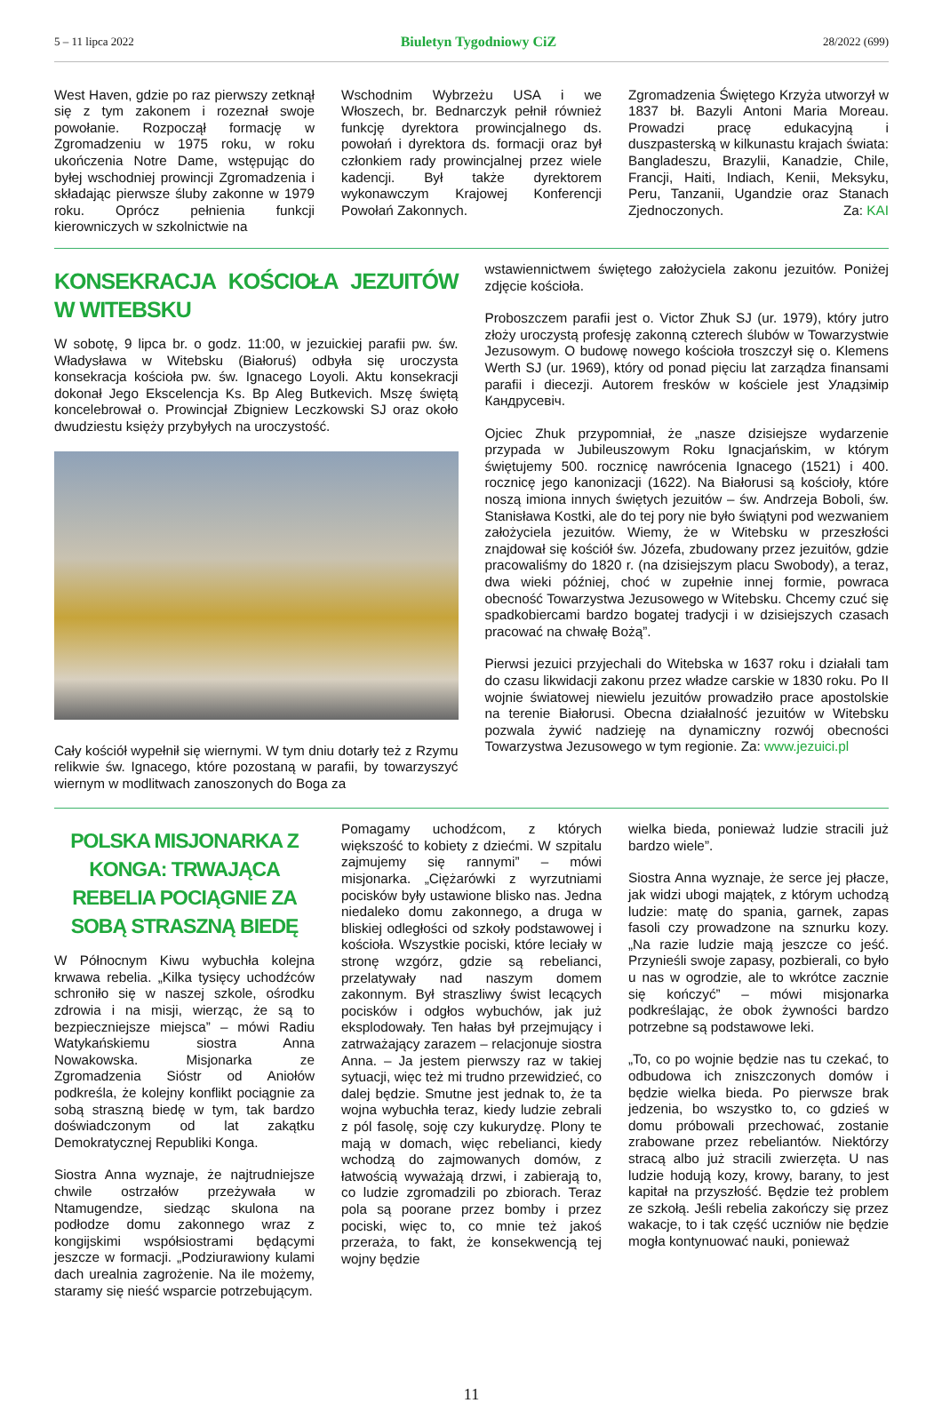5 – 11 lipca 2022 Biuletyn Tygodniowy CiZ 28/2022 (699)
West Haven, gdzie po raz pierwszy zetknął się z tym zakonem i rozeznał swoje powołanie. Rozpoczął formację w Zgromadzeniu w 1975 roku, w roku ukończenia Notre Dame, wstępując do byłej wschodniej prowincji Zgromadzenia i składając pierwsze śluby zakonne w 1979 roku. Oprócz pełnienia funkcji kierowniczych w szkolnictwie na
Wschodnim Wybrzeżu USA i we Włoszech, br. Bednarczyk pełnił również funkcję dyrektora prowincjalnego ds. powołań i dyrektora ds. formacji oraz był członkiem rady prowincjalnej przez wiele kadencji. Był także dyrektorem wykonawczym Krajowej Konferencji Powołań Zakonnych.
Zgromadzenia Świętego Krzyża utworzył w 1837 bł. Bazyli Antoni Maria Moreau. Prowadzi pracę edukacyjną i duszpasterską w kilkunastu krajach świata: Bangladeszu, Brazylii, Kanadzie, Chile, Francji, Haiti, Indiach, Kenii, Meksyku, Peru, Tanzanii, Ugandzie oraz Stanach Zjednoczonych. Za: KAI
KONSEKRACJA KOŚCIOŁA JEZUITÓW W WITEBSKU
W sobotę, 9 lipca br. o godz. 11:00, w jezuickiej parafii pw. św. Władysława w Witebsku (Białoruś) odbyła się uroczysta konsekracja kościoła pw. św. Ignacego Loyoli. Aktu konsekracji dokonał Jego Ekscelencja Ks. Bp Aleg Butkevich. Mszę świętą koncelebrował o. Prowincjał Zbigniew Leczkowski SJ oraz około dwudziestu księży przybyłych na uroczystość.
Cały kościół wypełnił się wiernymi. W tym dniu dotarły też z Rzymu relikwie św. Ignacego, które pozostaną w parafii, by towarzyszyć wiernym w modlitwach zanoszonych do Boga za
wstawiennictwem świętego założyciela zakonu jezuitów. Poniżej zdjęcie kościoła.
Proboszczem parafii jest o. Victor Zhuk SJ (ur. 1979), który jutro złoży uroczystą profesję zakonną czterech ślubów w Towarzystwie Jezusowym. O budowę nowego kościoła troszczył się o. Klemens Werth SJ (ur. 1969), który od ponad pięciu lat zarządza finansami parafii i diecezji. Autorem fresków w kościele jest Уладзімір Кандрусевіч.
Ojciec Zhuk przypomniał, że „nasze dzisiejsze wydarzenie przypada w Jubileuszowym Roku Ignacjańskim, w którym świętujemy 500. rocznicę nawrócenia Ignacego (1521) i 400. rocznicę jego kanonizacji (1622). Na Białorusi są kościoły, które noszą imiona innych świętych jezuitów – św. Andrzeja Boboli, św. Stanisława Kostki, ale do tej pory nie było świątyni pod wezwaniem założyciela jezuitów. Wiemy, że w Witebsku w przeszłości znajdował się kościół św. Józefa, zbudowany przez jezuitów, gdzie pracowaliśmy do 1820 r. (na dzisiejszym placu Swobody), a teraz, dwa wieki później, choć w zupełnie innej formie, powraca obecność Towarzystwa Jezusowego w Witebsku. Chcemy czuć się spadkobiercami bardzo bogatej tradycji i w dzisiejszych czasach pracować na chwałę Bożą”.
Pierwsi jezuici przyjechali do Witebska w 1637 roku i działali tam do czasu likwidacji zakonu przez władze carskie w 1830 roku. Po II wojnie światowej niewielu jezuitów prowadziło prace apostolskie na terenie Białorusi. Obecna działalność jezuitów w Witebsku pozwala żywić nadzieję na dynamiczny rozwój obecności Towarzystwa Jezusowego w tym regionie. Za: www.jezuici.pl
POLSKA MISJONARKA Z KONGA: TRWAJĄCA REBELIA POCIĄGNIE ZA SOBĄ STRASZNĄ BIEDĘ
W Północnym Kiwu wybuchła kolejna krwawa rebelia. „Kilka tysięcy uchodźców schroniło się w naszej szkole, ośrodku zdrowia i na misji, wierząc, że są to bezpieczniejsze miejsca” – mówi Radiu Watykańskiemu siostra Anna Nowakowska. Misjonarka ze Zgromadzenia Sióstr od Aniołów podkreśla, że kolejny konflikt pociągnie za sobą straszną biedę w tym, tak bardzo doświadczonym od lat zakątku Demokratycznej Republiki Konga.
Siostra Anna wyznaje, że najtrudniejsze chwile ostrzałów przeżywała w Ntamugendze, siedząc skulona na podłodze domu zakonnego wraz z kongijskimi współsiostrami będącymi jeszcze w formacji. „Podziurawiony kulami dach urealnia zagrożenie. Na ile możemy, staramy się nieść wsparcie potrzebującym.
Pomagamy uchodźcom, z których większość to kobiety z dziećmi. W szpitalu zajmujemy się rannymi” – mówi misjonarka. „Ciężarówki z wyrzutniami pocisków były ustawione blisko nas. Jedna niedaleko domu zakonnego, a druga w bliskiej odległości od szkoły podstawowej i kościoła. Wszystkie pociski, które leciały w stronę wzgórz, gdzie są rebelianci, przelatywały nad naszym domem zakonnym. Był straszliwy świst lecących pocisków i odgłos wybuchów, jak już eksplodowały. Ten hałas był przejmujący i zatrważający zarazem – relacjonuje siostra Anna. – Ja jestem pierwszy raz w takiej sytuacji, więc też mi trudno przewidzieć, co dalej będzie. Smutne jest jednak to, że ta wojna wybuchła teraz, kiedy ludzie zebrali z pól fasolę, soję czy kukurydzę. Plony te mają w domach, więc rebelianci, kiedy wchodzą do zajmowanych domów, z łatwością wyważają drzwi, i zabierają to, co ludzie zgromadzili po zbiorach. Teraz pola są poorane przez bomby i przez pociski, więc to, co mnie też jakoś przeraża, to fakt, że konsekwencją tej wojny będzie
wielka bieda, ponieważ ludzie stracili już bardzo wiele”.
Siostra Anna wyznaje, że serce jej płacze, jak widzi ubogi majątek, z którym uchodzą ludzie: matę do spania, garnek, zapas fasoli czy prowadzone na sznurku kozy. „Na razie ludzie mają jeszcze co jeść. Przynieśli swoje zapasy, pozbierali, co było u nas w ogrodzie, ale to wkrótce zacznie się kończyć” – mówi misjonarka podkreślając, że obok żywności bardzo potrzebne są podstawowe leki.
„To, co po wojnie będzie nas tu czekać, to odbudowa ich zniszczonych domów i będzie wielka bieda. Po pierwsze brak jedzenia, bo wszystko to, co gdzieś w domu próbowali przechować, zostanie zrabowane przez rebeliantów. Niektórzy stracą albo już stracili zwierzęta. U nas ludzie hodują kozy, krowy, barany, to jest kapitał na przyszłość. Będzie też problem ze szkołą. Jeśli rebelia zakończy się przez wakacje, to i tak część uczniów nie będzie mogła kontynuować nauki, ponieważ
11